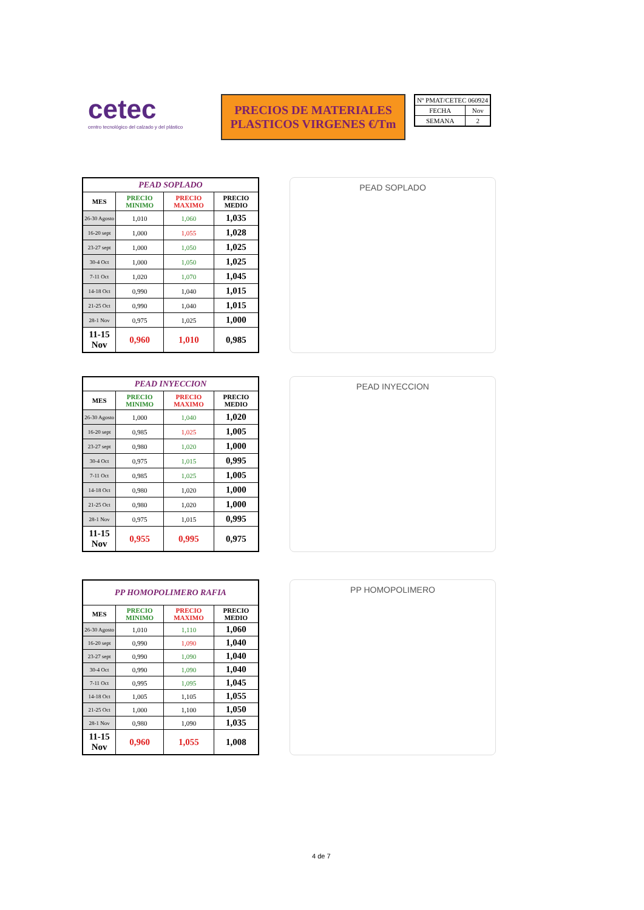cetec
centro tecnológico del calzado y del plástico
PRECIOS DE MATERIALES PLASTICOS VIRGENES €/Tm
| Nº PMAT/CETEC 060924 | |
| FECHA | Nov |
| SEMANA | 2 |
| PEAD SOPLADO | | | |
| --- | --- | --- | --- |
| MES | PRECIO MINIMO | PRECIO MAXIMO | PRECIO MEDIO |
| 26-30 Agosto | 1,010 | 1,060 | 1,035 |
| 16-20 sept | 1,000 | 1,055 | 1,028 |
| 23-27 sept | 1,000 | 1,050 | 1,025 |
| 30-4 Oct | 1,000 | 1,050 | 1,025 |
| 7-11 Oct | 1,020 | 1,070 | 1,045 |
| 14-18 Oct | 0,990 | 1,040 | 1,015 |
| 21-25 Oct | 0,990 | 1,040 | 1,015 |
| 28-1 Nov | 0,975 | 1,025 | 1,000 |
| 11-15 Nov | 0,960 | 1,010 | 0,985 |
PEAD SOPLADO
| PEAD INYECCION | | | |
| --- | --- | --- | --- |
| MES | PRECIO MINIMO | PRECIO MAXIMO | PRECIO MEDIO |
| 26-30 Agosto | 1,000 | 1,040 | 1,020 |
| 16-20 sept | 0,985 | 1,025 | 1,005 |
| 23-27 sept | 0,980 | 1,020 | 1,000 |
| 30-4 Oct | 0,975 | 1,015 | 0,995 |
| 7-11 Oct | 0,985 | 1,025 | 1,005 |
| 14-18 Oct | 0,980 | 1,020 | 1,000 |
| 21-25 Oct | 0,980 | 1,020 | 1,000 |
| 28-1 Nov | 0,975 | 1,015 | 0,995 |
| 11-15 Nov | 0,955 | 0,995 | 0,975 |
PEAD INYECCION
| PP HOMOPOLIMERO RAFIA | | | |
| --- | --- | --- | --- |
| MES | PRECIO MINIMO | PRECIO MAXIMO | PRECIO MEDIO |
| 26-30 Agosto | 1,010 | 1,110 | 1,060 |
| 16-20 sept | 0,990 | 1,090 | 1,040 |
| 23-27 sept | 0,990 | 1,090 | 1,040 |
| 30-4 Oct | 0,990 | 1,090 | 1,040 |
| 7-11 Oct | 0,995 | 1,095 | 1,045 |
| 14-18 Oct | 1,005 | 1,105 | 1,055 |
| 21-25 Oct | 1,000 | 1,100 | 1,050 |
| 28-1 Nov | 0,980 | 1,090 | 1,035 |
| 11-15 Nov | 0,960 | 1,055 | 1,008 |
PP HOMOPOLIMERO
4 de 7